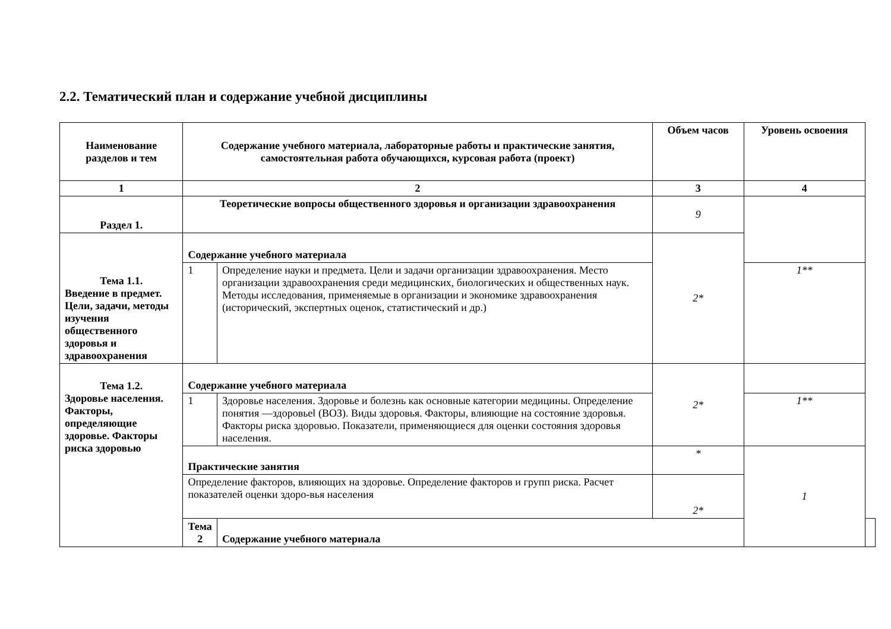2.2. Тематический план и содержание учебной дисциплины
| Наименование разделов и тем | Содержание учебного материала, лабораторные работы и практические занятия, самостоятельная работа обучающихся, курсовая работа (проект) | | Объем часов | Уровень освоения | |
| --- | --- | --- | --- | --- | --- |
| 1 | 2 | | 3 | 4 | |
| Раздел 1. | Теоретические вопросы общественного здоровья и организации здравоохранения | | 9 | | |
| Тема 1.1. Введение в предмет. Цели, задачи, методы изучения общественного здоровья и здравоохранения | Содержание учебного материала | | 2* | | |
| | 1 | Определение науки и предмета. Цели и задачи организации здравоохранения. Место организации здравоохранения среди медицинских, биологических и общественных наук. Методы исследования, применяемые в организации и экономике здравоохранения (исторический, экспертных оценок, статистический и др.) | | 1** | |
| Тема 1.2. Здоровье населения. Факторы, определяющие здоровье. Факторы риска здоровью | Содержание учебного материала | | 2* | | |
| | 1 | Здоровье населения. Здоровье и болезнь как основные категории медицины. Определение понятия ―здоровье‖ (ВОЗ). Виды здоровья. Факторы, влияющие на состояние здоровья. Факторы риска здоровью. Показатели, применяющиеся для оценки состояния здоровья населения. | | 1** | |
| | Практические занятия | | * | 1 | |
| | Определение факторов, влияющих на здоровье. Определение факторов и групп риска. Расчет показателей оценки здоро-вья населения | | 2* | | |
| | Тема 2 | Содержание учебного материала | | | |